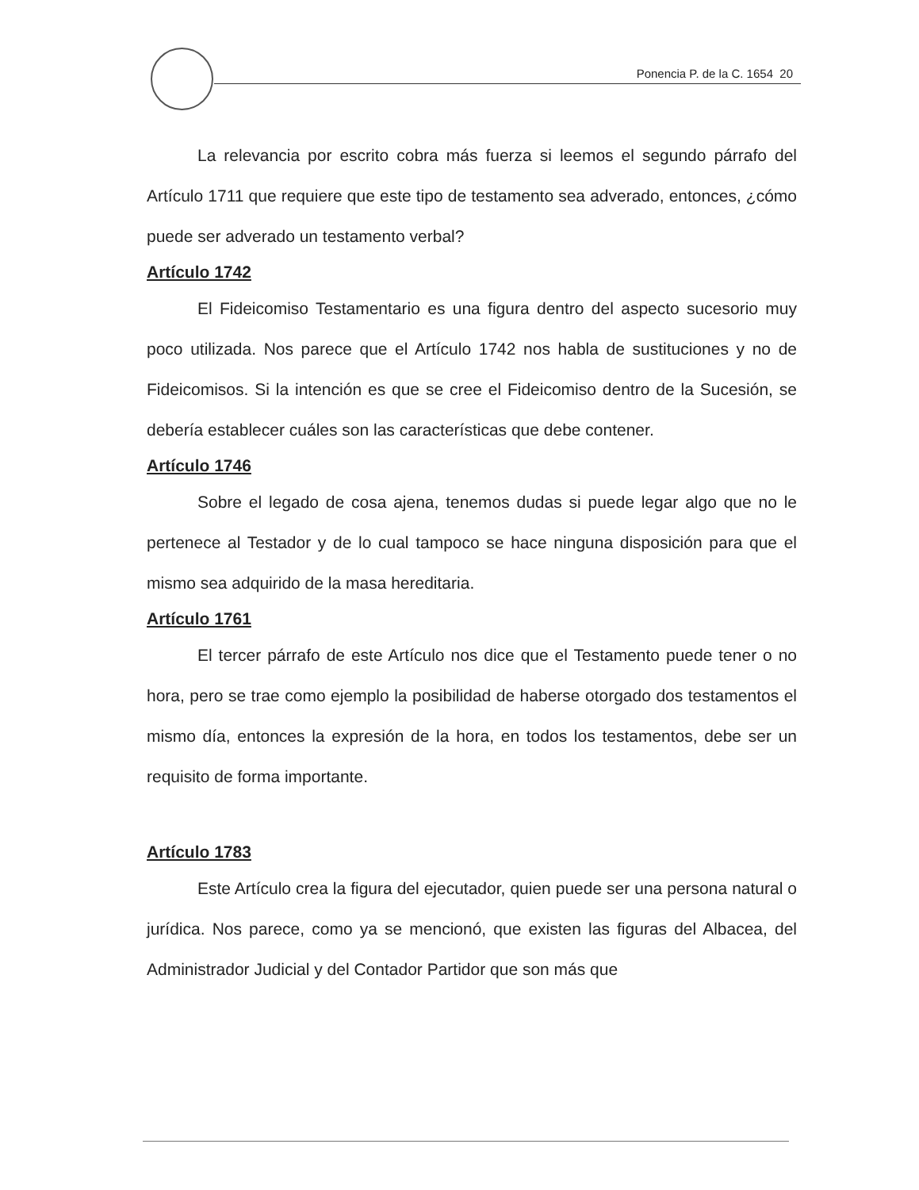Ponencia P. de la C. 1654 20
La relevancia por escrito cobra más fuerza si leemos el segundo párrafo del Artículo 1711 que requiere que este tipo de testamento sea adverado, entonces, ¿cómo puede ser adverado un testamento verbal?
Artículo 1742
El Fideicomiso Testamentario es una figura dentro del aspecto sucesorio muy poco utilizada. Nos parece que el Artículo 1742 nos habla de sustituciones y no de Fideicomisos. Si la intención es que se cree el Fideicomiso dentro de la Sucesión, se debería establecer cuáles son las características que debe contener.
Artículo 1746
Sobre el legado de cosa ajena, tenemos dudas si puede legar algo que no le pertenece al Testador y de lo cual tampoco se hace ninguna disposición para que el mismo sea adquirido de la masa hereditaria.
Artículo 1761
El tercer párrafo de este Artículo nos dice que el Testamento puede tener o no hora, pero se trae como ejemplo la posibilidad de haberse otorgado dos testamentos el mismo día, entonces la expresión de la hora, en todos los testamentos, debe ser un requisito de forma importante.
Artículo 1783
Este Artículo crea la figura del ejecutador, quien puede ser una persona natural o jurídica. Nos parece, como ya se mencionó, que existen las figuras del Albacea, del Administrador Judicial y del Contador Partidor que son más que